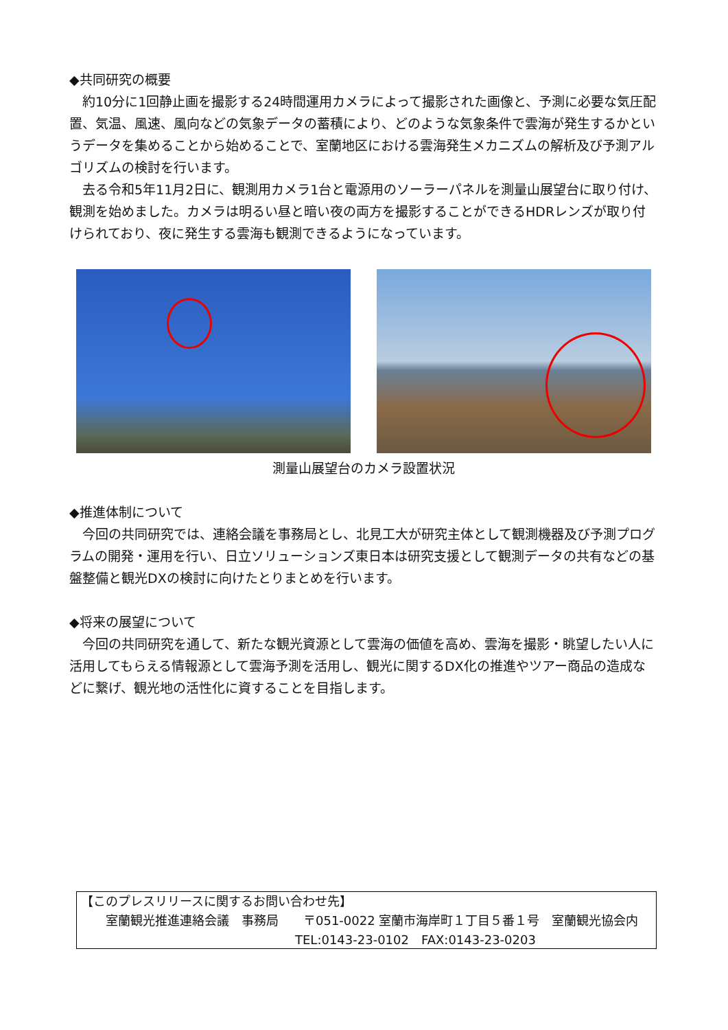◆共同研究の概要
約10分に1回静止画を撮影する24時間運用カメラによって撮影された画像と、予測に必要な気圧配置、気温、風速、風向などの気象データの蓄積により、どのような気象条件で雲海が発生するかというデータを集めることから始めることで、室蘭地区における雲海発生メカニズムの解析及び予測アルゴリズムの検討を行います。
去る令和5年11月2日に、観測用カメラ1台と電源用のソーラーパネルを測量山展望台に取り付け、観測を始めました。カメラは明るい昼と暗い夜の両方を撮影することができるHDRレンズが取り付けられており、夜に発生する雲海も観測できるようになっています。
測量山展望台のカメラ設置状況
◆推進体制について
今回の共同研究では、連絡会議を事務局とし、北見工大が研究主体として観測機器及び予測プログラムの開発・運用を行い、日立ソリューションズ東日本は研究支援として観測データの共有などの基盤整備と観光DXの検討に向けたとりまとめを行います。
◆将来の展望について
今回の共同研究を通して、新たな観光資源として雲海の価値を高め、雲海を撮影・眺望したい人に活用してもらえる情報源として雲海予測を活用し、観光に関するDX化の推進やツアー商品の造成などに繋げ、観光地の活性化に資することを目指します。
【このプレスリリースに関するお問い合わせ先】
　　室蘭観光推進連絡会議　事務局　　〒051-0022 室蘭市海岸町１丁目５番１号　室蘭観光協会内
TEL:0143-23-0102　FAX:0143-23-0203